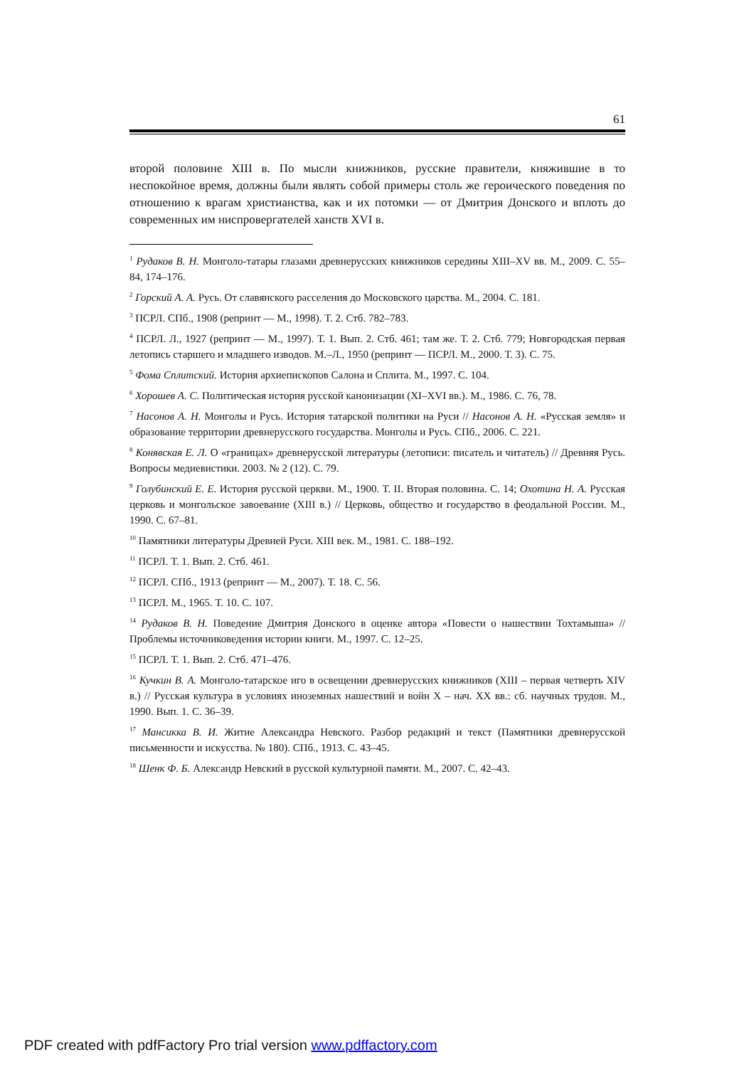61
второй половине XIII в. По мысли книжников, русские правители, княжившие в то неспокойное время, должны были являть собой примеры столь же героического поведения по отношению к врагам христианства, как и их потомки — от Дмитрия Донского и вплоть до современных им ниспровергателей ханств XVI в.
<sup>1</sup> Рудаков В. Н. Монголо-татары глазами древнерусских книжников середины XIII–XV вв. М., 2009. С. 55–84, 174–176.
<sup>2</sup> Горский А. А. Русь. От славянского расселения до Московского царства. М., 2004. С. 181.
<sup>3</sup> ПСРЛ. СПб., 1908 (репринт — М., 1998). Т. 2. Стб. 782–783.
<sup>4</sup> ПСРЛ. Л., 1927 (репринт — М., 1997). Т. 1. Вып. 2. Стб. 461; там же. Т. 2. Стб. 779; Новгородская первая летопись старшего и младшего изводов. М.–Л., 1950 (репринт — ПСРЛ. М., 2000. Т. 3). С. 75.
<sup>5</sup> Фома Сплитский. История архиепископов Салона и Сплита. М., 1997. С. 104.
<sup>6</sup> Хорошев А. С. Политическая история русской канонизации (XI–XVI вв.). М., 1986. С. 76, 78.
<sup>7</sup> Насонов А. Н. Монголы и Русь. История татарской политики на Руси // Насонов А. Н. «Русская земля» и образование территории древнерусского государства. Монголы и Русь. СПб., 2006. С. 221.
<sup>8</sup> Конявская Е. Л. О «границах» древнерусской литературы (летописи: писатель и читатель) // Древняя Русь. Вопросы медиевистики. 2003. № 2 (12). С. 79.
<sup>9</sup> Голубинский Е. Е. История русской церкви. М., 1900. Т. II. Вторая половина. С. 14; Охотина Н. А. Русская церковь и монгольское завоевание (XIII в.) // Церковь, общество и государство в феодальной России. М., 1990. С. 67–81.
<sup>10</sup> Памятники литературы Древней Руси. XIII век. М., 1981. С. 188–192.
<sup>11</sup> ПСРЛ. Т. 1. Вып. 2. Стб. 461.
<sup>12</sup> ПСРЛ. СПб., 1913 (репринт — М., 2007). Т. 18. С. 56.
<sup>13</sup> ПСРЛ. М., 1965. Т. 10. С. 107.
<sup>14</sup> Рудаков В. Н. Поведение Дмитрия Донского в оценке автора «Повести о нашествии Тохтамыша» // Проблемы источниковедения истории книги. М., 1997. С. 12–25.
<sup>15</sup> ПСРЛ. Т. 1. Вып. 2. Стб. 471–476.
<sup>16</sup> Кучкин В. А. Монголо-татарское иго в освещении древнерусских книжников (XIII – первая четверть XIV в.) // Русская культура в условиях иноземных нашествий и войн X – нач. XX вв.: сб. научных трудов. М., 1990. Вып. 1. С. 36–39.
<sup>17</sup> Мансикка В. И. Житие Александра Невского. Разбор редакций и текст (Памятники древнерусской письменности и искусства. № 180). СПб., 1913. С. 43–45.
<sup>18</sup> Шенк Ф. Б. Александр Невский в русской культурной памяти. М., 2007. С. 42–43.
PDF created with pdfFactory Pro trial version www.pdffactory.com